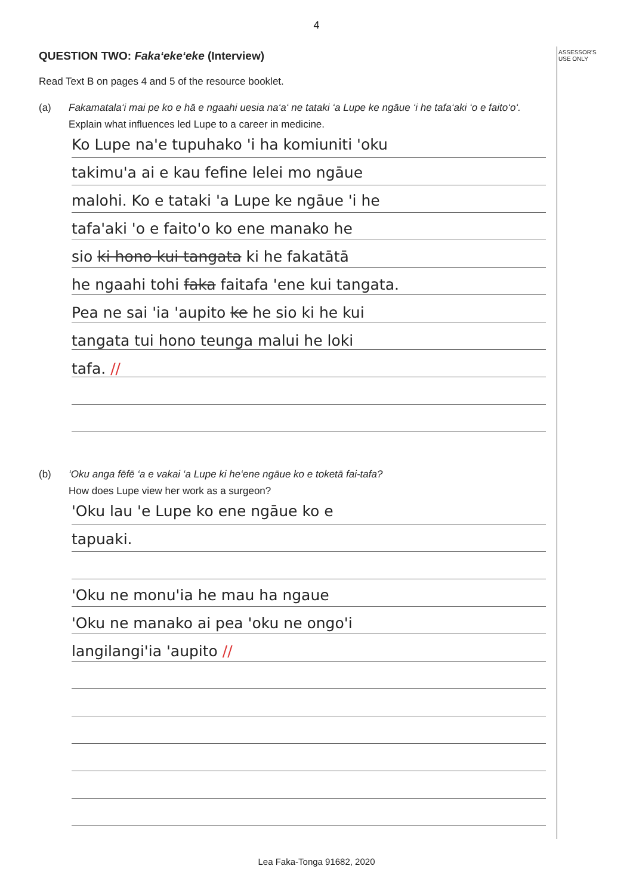4
ASSESSOR'S
USE ONLY
QUESTION TWO: Faka‘eke‘eke (Interview)
Read Text B on pages 4 and 5 of the resource booklet.
(a) Fakamatala‘i mai pe ko e hā e ngaahi uesia na‘a‘ ne tataki ‘a Lupe ke ngāue ‘i he tafa‘aki ‘o e faito‘o‘.
Explain what influences led Lupe to a career in medicine.
Ko Lupe na'e tupuhako 'i ha komiuniti 'oku
takimu'a ai e kau fefine lelei mo ngāue
malohi. Ko e tataki 'a Lupe ke ngāue 'i he
tafa'aki 'o e faito'o ko ene manako he
sio ki hono kui tangata ki he fakatātā
he ngaahi tohi faka faitafa 'ene kui tangata.
Pea ne sai 'ia 'aupito ke he sio ki he kui
tangata tui hono teunga malui he loki
tafa. //
(b) ‘Oku anga fēfē ‘a e vakai ‘a Lupe ki he‘ene ngāue ko e toketā fai-tafa?
How does Lupe view her work as a surgeon?
'Oku lau 'e Lupe ko ene ngāue ko e
tapuaki.
'Oku ne monu'ia he mau ha ngaue
'Oku ne manako ai pea 'oku ne ongo'i
langilangi'ia 'aupito //
Lea Faka-Tonga 91682, 2020